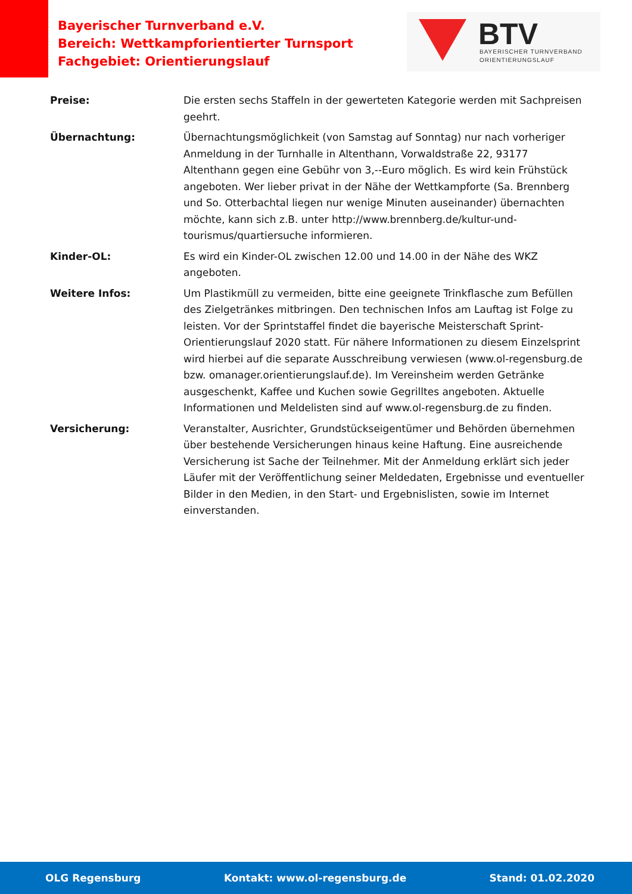Bayerischer Turnverband e.V.
Bereich: Wettkampforientierter Turnsport
Fachgebiet: Orientierungslauf
BTV
BAYERISCHER TURNVERBAND
ORIENTIERUNGSLAUF
Preise: Die ersten sechs Staffeln in der gewerteten Kategorie werden mit Sachpreisen geehrt.
Übernachtung: Übernachtungsmöglichkeit (von Samstag auf Sonntag) nur nach vorheriger Anmeldung in der Turnhalle in Altenthann, Vorwaldstraße 22, 93177 Altenthann gegen eine Gebühr von 3,--Euro möglich. Es wird kein Frühstück angeboten. Wer lieber privat in der Nähe der Wettkampforte (Sa. Brennberg und So. Otterbachtal liegen nur wenige Minuten auseinander) übernachten möchte, kann sich z.B. unter http://www.brennberg.de/kultur-und-tourismus/quartiersuche informieren.
Kinder-OL: Es wird ein Kinder-OL zwischen 12.00 und 14.00 in der Nähe des WKZ angeboten.
Weitere Infos: Um Plastikmüll zu vermeiden, bitte eine geeignete Trinkflasche zum Befüllen des Zielgetränkes mitbringen. Den technischen Infos am Lauftag ist Folge zu leisten. Vor der Sprintstaffel findet die bayerische Meisterschaft Sprint-Orientierungslauf 2020 statt. Für nähere Informationen zu diesem Einzelsprint wird hierbei auf die separate Ausschreibung verwiesen (www.ol-regensburg.de bzw. omanager.orientierungslauf.de). Im Vereinsheim werden Getränke ausgeschenkt, Kaffee und Kuchen sowie Gegrilltes angeboten. Aktuelle Informationen und Meldelisten sind auf www.ol-regensburg.de zu finden.
Versicherung: Veranstalter, Ausrichter, Grundstückseigentümer und Behörden übernehmen über bestehende Versicherungen hinaus keine Haftung. Eine ausreichende Versicherung ist Sache der Teilnehmer. Mit der Anmeldung erklärt sich jeder Läufer mit der Veröffentlichung seiner Meldedaten, Ergebnisse und eventueller Bilder in den Medien, in den Start- und Ergebnislisten, sowie im Internet einverstanden.
OLG Regensburg Kontakt: www.ol-regensburg.de Stand: 01.02.2020